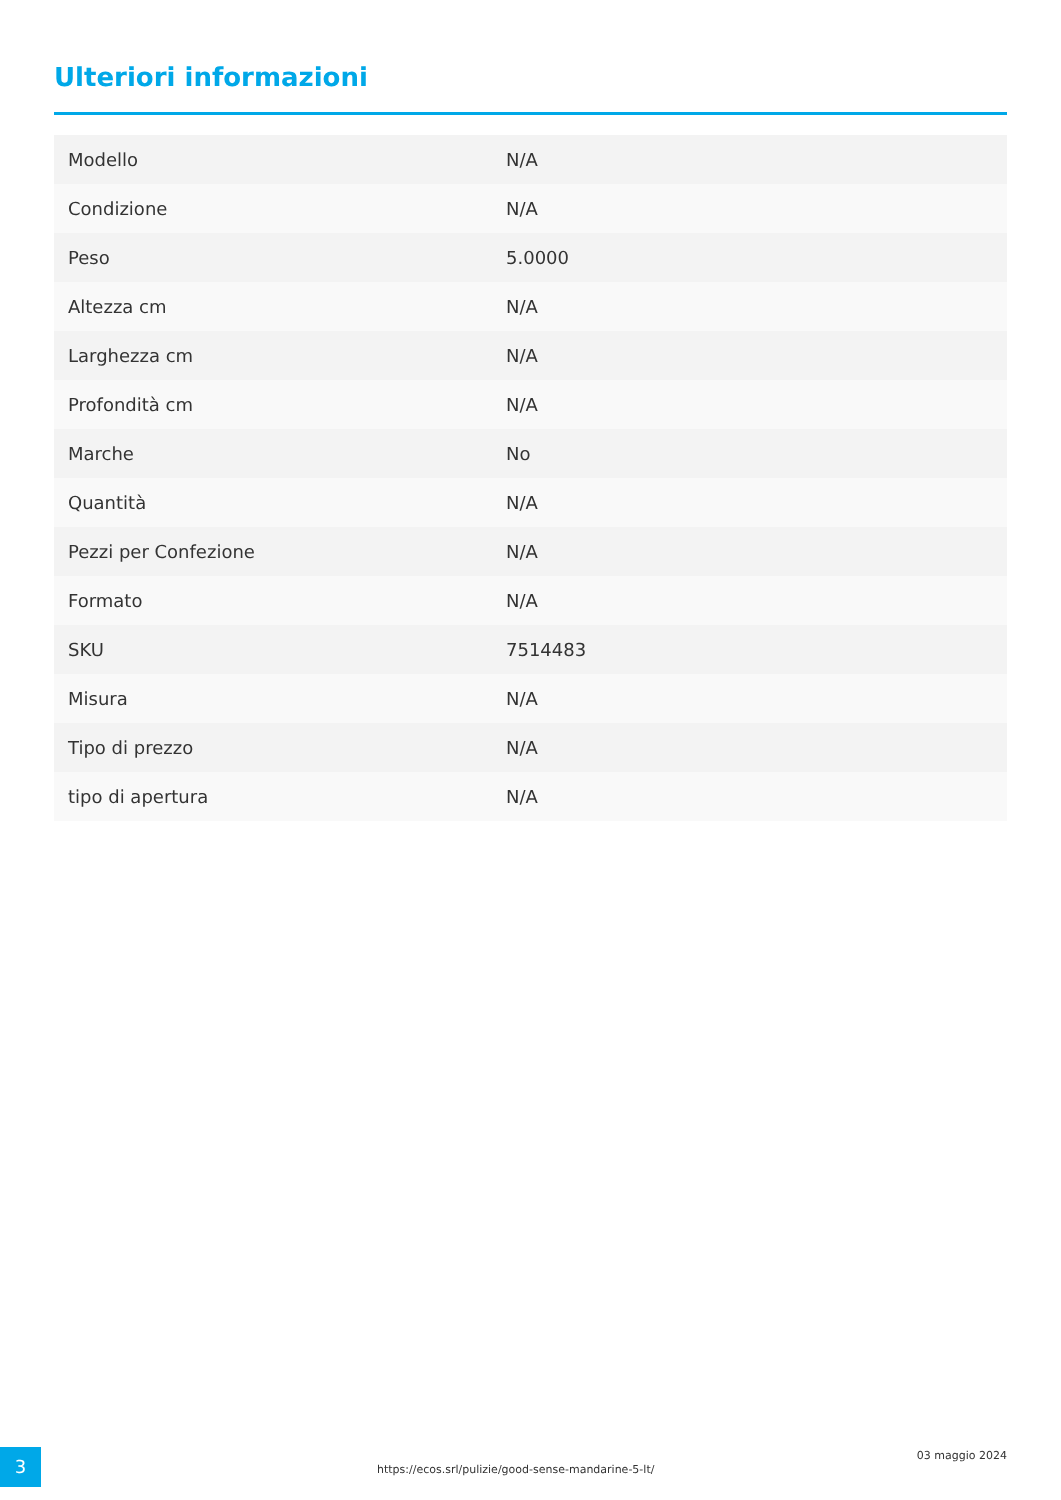Ulteriori informazioni
| Modello | N/A |
| Condizione | N/A |
| Peso | 5.0000 |
| Altezza cm | N/A |
| Larghezza cm | N/A |
| Profondità cm | N/A |
| Marche | No |
| Quantità | N/A |
| Pezzi per Confezione | N/A |
| Formato | N/A |
| SKU | 7514483 |
| Misura | N/A |
| Tipo di prezzo | N/A |
| tipo di apertura | N/A |
3
https://ecos.srl/pulizie/good-sense-mandarine-5-lt/
03 maggio 2024